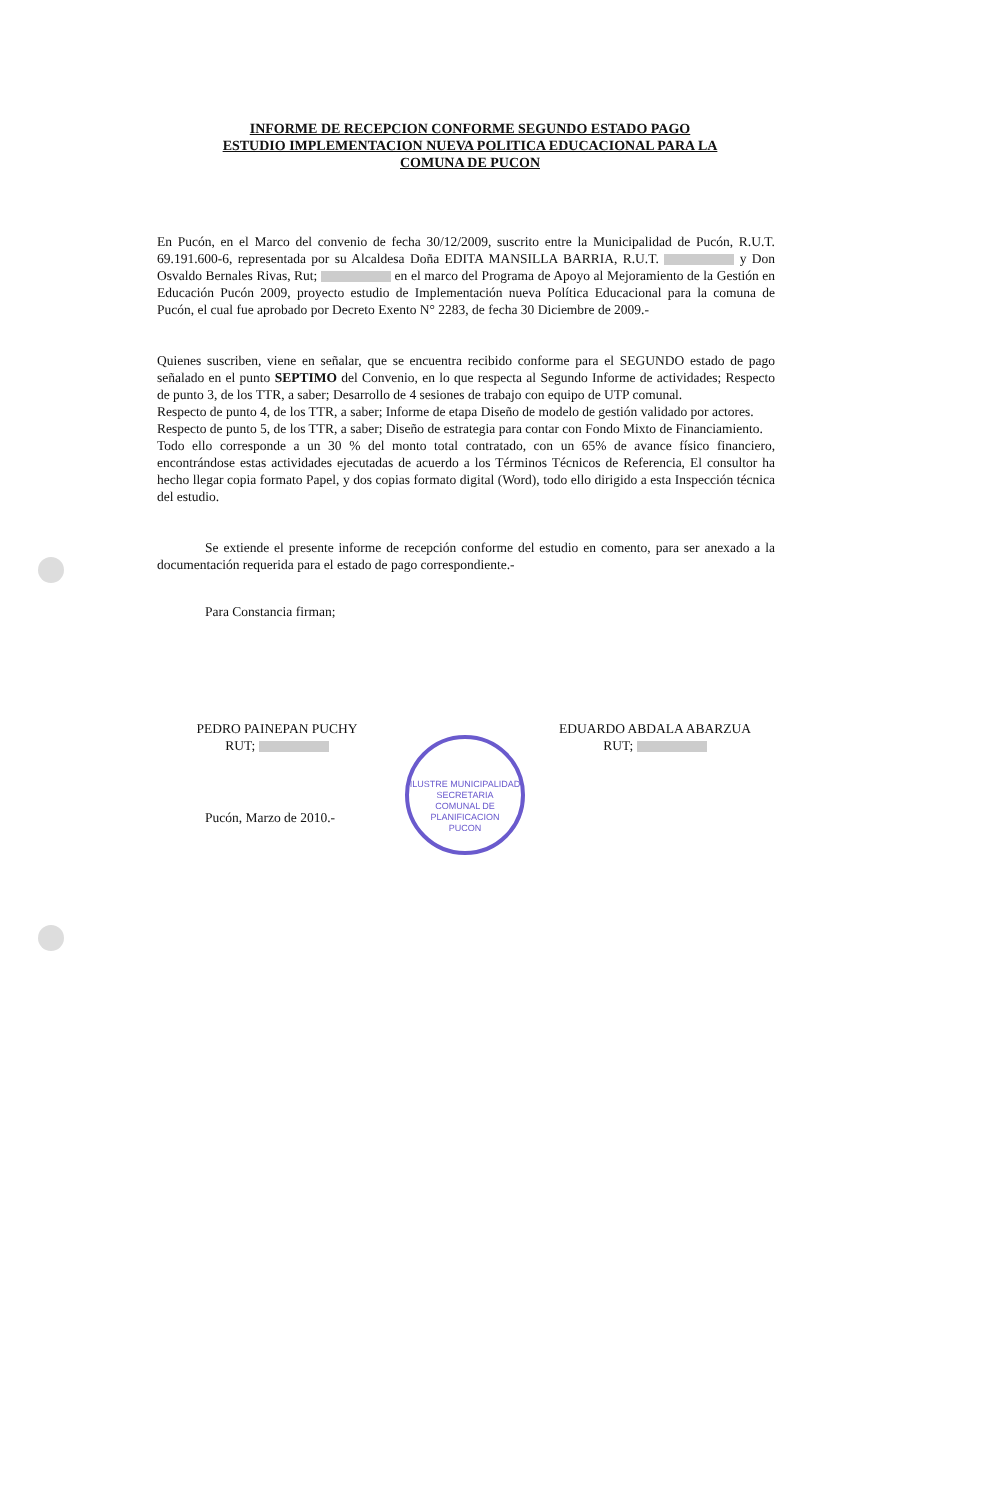INFORME DE RECEPCION CONFORME SEGUNDO ESTADO PAGO
ESTUDIO IMPLEMENTACION NUEVA POLITICA EDUCACIONAL PARA LA
COMUNA DE PUCON
En Pucón, en el Marco del convenio de fecha 30/12/2009, suscrito entre la Municipalidad de Pucón, R.U.T. 69.191.600-6, representada por su Alcaldesa Doña EDITA MANSILLA BARRIA, R.U.T. y Don Osvaldo Bernales Rivas, Rut; en el marco del Programa de Apoyo al Mejoramiento de la Gestión en Educación Pucón 2009, proyecto estudio de Implementación nueva Política Educacional para la comuna de Pucón, el cual fue aprobado por Decreto Exento N° 2283, de fecha 30 Diciembre de 2009.-
Quienes suscriben, viene en señalar, que se encuentra recibido conforme para el SEGUNDO estado de pago señalado en el punto SEPTIMO del Convenio, en lo que respecta al Segundo Informe de actividades; Respecto de punto 3, de los TTR, a saber; Desarrollo de 4 sesiones de trabajo con equipo de UTP comunal.
Respecto de punto 4, de los TTR, a saber; Informe de etapa Diseño de modelo de gestión validado por actores.
Respecto de punto 5, de los TTR, a saber; Diseño de estrategia para contar con Fondo Mixto de Financiamiento.
Todo ello corresponde a un 30 % del monto total contratado, con un 65% de avance físico financiero, encontrándose estas actividades ejecutadas de acuerdo a los Términos Técnicos de Referencia, El consultor ha hecho llegar copia formato Papel, y dos copias formato digital (Word), todo ello dirigido a esta Inspección técnica del estudio.
Se extiende el presente informe de recepción conforme del estudio en comento, para ser anexado a la documentación requerida para el estado de pago correspondiente.-
Para Constancia firman;
PEDRO PAINEPAN PUCHY
RUT;
EDUARDO ABDALA ABARZUA
RUT;
Pucón, Marzo de 2010.-
ILUSTRE MUNICIPALIDAD
SECRETARIA
COMUNAL DE
PLANIFICACION
PUCON